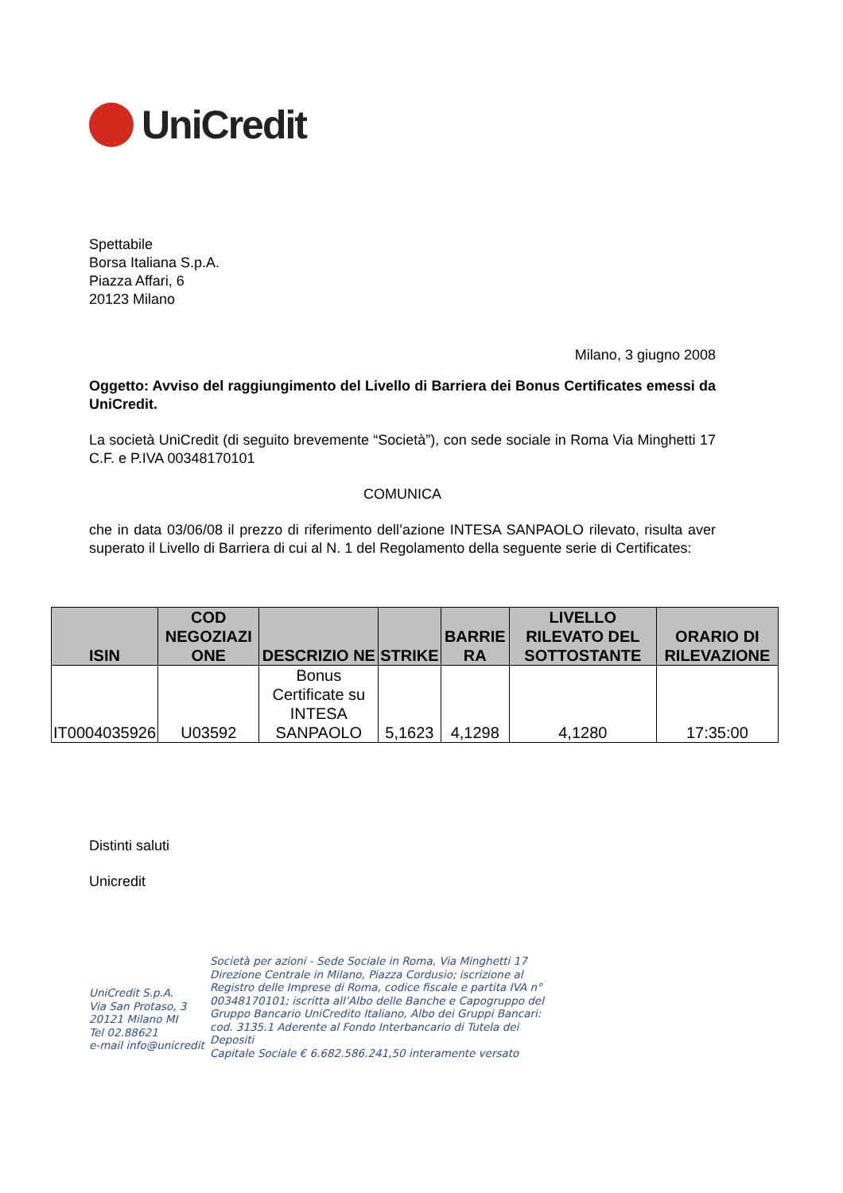UniCredit
Spettabile
Borsa Italiana S.p.A.
Piazza Affari, 6
20123 Milano
Milano, 3 giugno 2008
Oggetto: Avviso del raggiungimento del Livello di Barriera dei Bonus Certificates emessi da UniCredit.
La società UniCredit (di seguito brevemente “Società”), con sede sociale in Roma Via Minghetti 17 C.F. e P.IVA 00348170101
COMUNICA
che in data 03/06/08 il prezzo di riferimento dell’azione INTESA SANPAOLO rilevato, risulta aver superato il Livello di Barriera di cui al N. 1 del Regolamento della seguente serie di Certificates:
| ISIN | COD NEGOZIAZI ONE | DESCRIZIO NE | STRIKE | BARRIE RA | LIVELLO RILEVATO DEL SOTTOSTANTE | ORARIO DI RILEVAZIONE |
| --- | --- | --- | --- | --- | --- | --- |
| IT0004035926 | U03592 | Bonus Certificate su INTESA SANPAOLO | 5,1623 | 4,1298 | 4,1280 | 17:35:00 |
Distinti saluti
Unicredit
UniCredit S.p.A.
Via San Protaso, 3
20121 Milano MI
Tel 02.88621
e-mail info@unicredit
Società per azioni - Sede Sociale in Roma, Via Minghetti 17 Direzione Centrale in Milano, Piazza Cordusio; iscrizione al Registro delle Imprese di Roma, codice fiscale e partita IVA n° 00348170101; iscritta all’Albo delle Banche e Capogruppo del Gruppo Bancario UniCredito Italiano, Albo dei Gruppi Bancari: cod. 3135.1 Aderente al Fondo Interbancario di Tutela dei Depositi
Capitale Sociale € 6.682.586.241,50 interamente versato